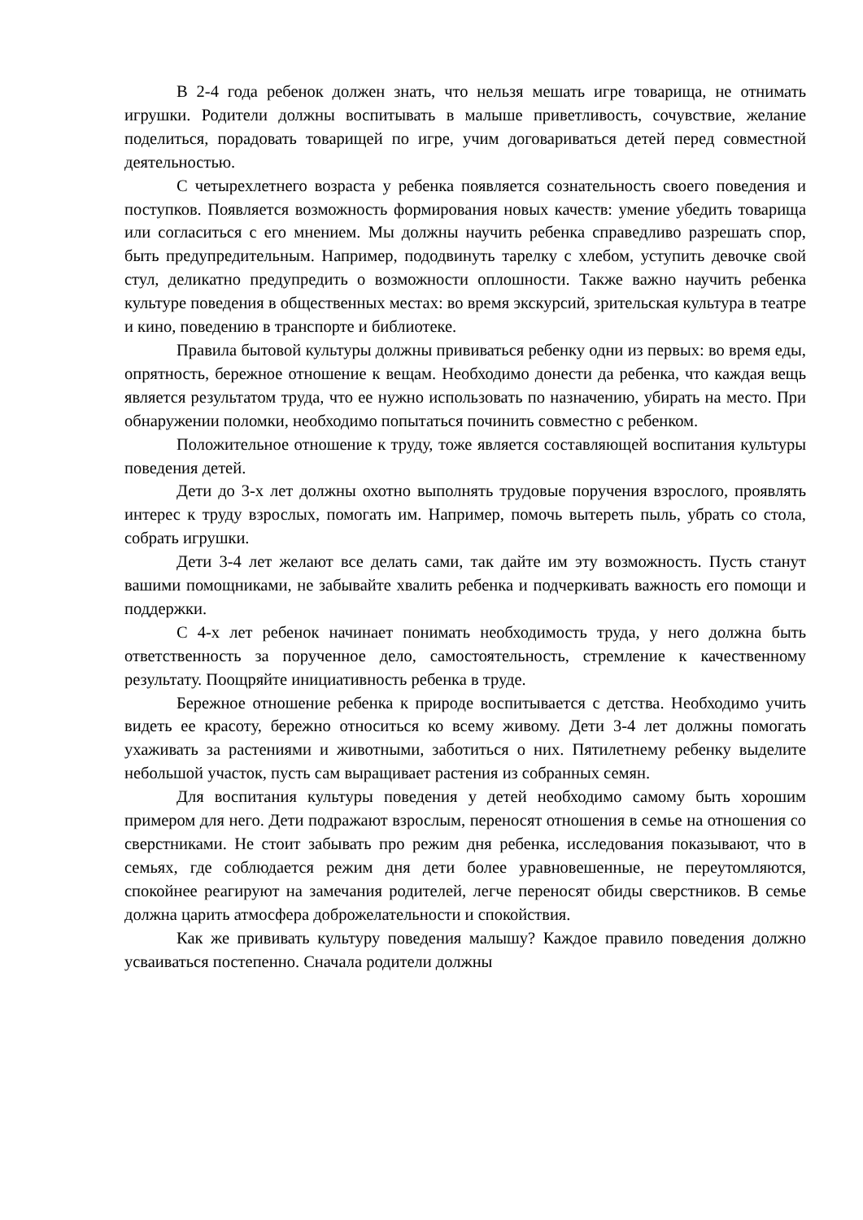В 2-4 года ребенок должен знать, что нельзя мешать игре товарища, не отнимать игрушки. Родители должны воспитывать в малыше приветливость, сочувствие, желание поделиться, порадовать товарищей по игре, учим договариваться детей перед совместной деятельностью.
С четырехлетнего возраста у ребенка появляется сознательность своего поведения и поступков. Появляется возможность формирования новых качеств: умение убедить товарища или согласиться с его мнением. Мы должны научить ребенка справедливо разрешать спор, быть предупредительным. Например, пододвинуть тарелку с хлебом, уступить девочке свой стул, деликатно предупредить о возможности оплошности. Также важно научить ребенка культуре поведения в общественных местах: во время экскурсий, зрительская культура в театре и кино, поведению в транспорте и библиотеке.
Правила бытовой культуры должны прививаться ребенку одни из первых: во время еды, опрятность, бережное отношение к вещам. Необходимо донести да ребенка, что каждая вещь является результатом труда, что ее нужно использовать по назначению, убирать на место. При обнаружении поломки, необходимо попытаться починить совместно с ребенком.
Положительное отношение к труду, тоже является составляющей воспитания культуры поведения детей.
Дети до 3-х лет должны охотно выполнять трудовые поручения взрослого, проявлять интерес к труду взрослых, помогать им. Например, помочь вытереть пыль, убрать со стола, собрать игрушки.
Дети 3-4 лет желают все делать сами, так дайте им эту возможность. Пусть станут вашими помощниками, не забывайте хвалить ребенка и подчеркивать важность его помощи и поддержки.
С 4-х лет ребенок начинает понимать необходимость труда, у него должна быть ответственность за порученное дело, самостоятельность, стремление к качественному результату. Поощряйте инициативность ребенка в труде.
Бережное отношение ребенка к природе воспитывается с детства. Необходимо учить видеть ее красоту, бережно относиться ко всему живому. Дети 3-4 лет должны помогать ухаживать за растениями и животными, заботиться о них. Пятилетнему ребенку выделите небольшой участок, пусть сам выращивает растения из собранных семян.
Для воспитания культуры поведения у детей необходимо самому быть хорошим примером для него. Дети подражают взрослым, переносят отношения в семье на отношения со сверстниками. Не стоит забывать про режим дня ребенка, исследования показывают, что в семьях, где соблюдается режим дня дети более уравновешенные, не переутомляются, спокойнее реагируют на замечания родителей, легче переносят обиды сверстников. В семье должна царить атмосфера доброжелательности и спокойствия.
Как же прививать культуру поведения малышу? Каждое правило поведения должно усваиваться постепенно. Сначала родители должны